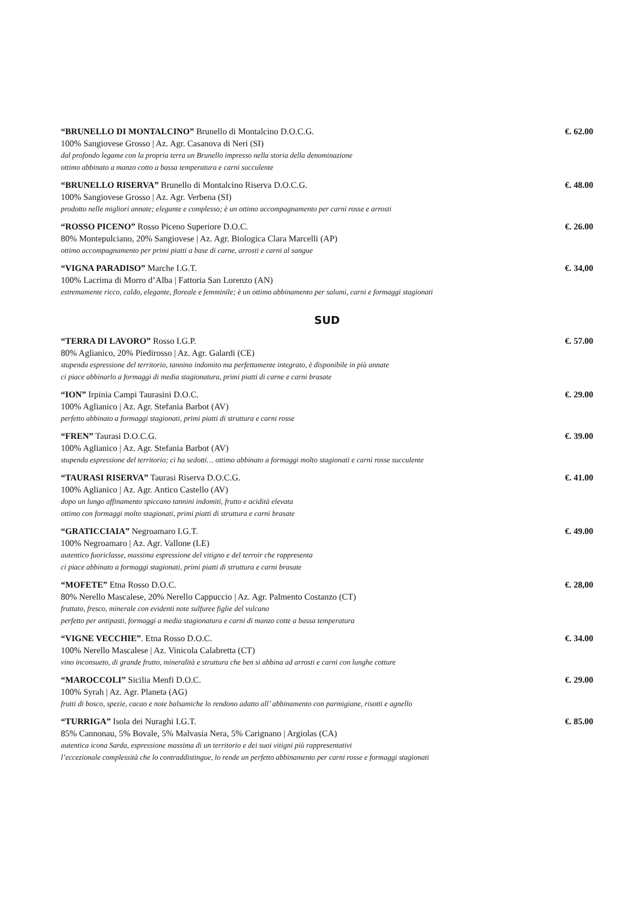“BRUNELLO DI MONTALCINO” Brunello di Montalcino D.O.C.G. €. 62.00
100% Sangiovese Grosso | Az. Agr. Casanova di Neri (SI)
dal profondo legame con la propria terra un Brunello impresso nella storia della denominazione
ottimo abbinato a manzo cotto a bassa temperatura e carni succulente
“BRUNELLO RISERVA” Brunello di Montalcino Riserva D.O.C.G. €. 48.00
100% Sangiovese Grosso | Az. Agr. Verbena (SI)
prodotto nelle migliori annate; elegante e complesso; è un ottimo accompagnamento per carni rosse e arrosti
“ROSSO PICENO” Rosso Piceno Superiore D.O.C. €. 26.00
80% Montepulciano, 20% Sangiovese | Az. Agr. Biologica Clara Marcelli (AP)
ottimo accompagnamento per primi piatti a base di carne, arrosti e carni al sangue
“VIGNA PARADISO” Marche I.G.T. €. 34,00
100% Lacrima di Morro d’Alba | Fattoria San Lorenzo (AN)
estremamente ricco, caldo, elegante, floreale e femminile; è un ottimo abbinamento per salumi, carni e formaggi stagionati
SUD
“TERRA DI LAVORO” Rosso I.G.P. €. 57.00
80% Aglianico, 20% Piedirosso | Az. Agr. Galardi (CE)
stupenda espressione del territorio, tannino indomito ma perfettamente integrato, è disponibile in più annate
ci piace abbinarlo a formaggi di media stagionatura, primi piatti di carne e carni brasate
“ION” Irpinia Campi Taurasini D.O.C. €. 29.00
100% Aglianico | Az. Agr. Stefania Barbot (AV)
perfetto abbinato a formaggi stagionati, primi piatti di struttura e carni rosse
“FREN” Taurasi D.O.C.G. €. 39.00
100% Aglianico | Az. Agr. Stefania Barbot (AV)
stupenda espressione del territorio; ci ha sedotti… ottimo abbinato a formaggi molto stagionati e carni rosse succulente
“TAURASI RISERVA” Taurasi Riserva D.O.C.G. €. 41.00
100% Aglianico | Az. Agr. Antico Castello (AV)
dopo un lungo affinamento spiccano tannini indomiti, frutto e acidità elevata
ottimo con formaggi molto stagionati, primi piatti di struttura e carni brasate
“GRATICCIAIA” Negroamaro I.G.T. €. 49.00
100% Negroamaro | Az. Agr. Vallone (LE)
autentico fuoriclasse, massima espressione del vitigno e del terroir che rappresenta
ci piace abbinato a formaggi stagionati, primi piatti di struttura e carni brasate
“MOFETE” Etna Rosso D.O.C. €. 28,00
80% Nerello Mascalese, 20% Nerello Cappuccio | Az. Agr. Palmento Costanzo (CT)
fruttato, fresco, minerale con evidenti note sulfuree figlie del vulcano
perfetto per antipasti, formaggi a media stagionatura e carni di manzo cotte a bassa temperatura
“VIGNE VECCHIE”. Etna Rosso D.O.C. €. 34.00
100% Nerello Mascalese | Az. Vinicola Calabretta (CT)
vino inconsueto, di grande frutto, mineralità e struttura che ben si abbina ad arrosti e carni con lunghe cotture
“MAROCCOLI” Sicilia Menfi D.O.C. €. 29.00
100% Syrah | Az. Agr. Planeta (AG)
frutti di bosco, spezie, cacao e note balsamiche lo rendono adatto all’ abbinamento con parmigiane, risotti e agnello
“TURRIGA” Isola dei Nuraghi I.G.T. €. 85.00
85% Cannonau, 5% Bovale, 5% Malvasia Nera, 5% Carignano | Argiolas (CA)
autentica icona Sarda, espressione massima di un territorio e dei suoi vitigni più rappresentativi
l’eccezionale complessità che lo contraddistingue, lo rende un perfetto abbinamento per carni rosse e formaggi stagionati